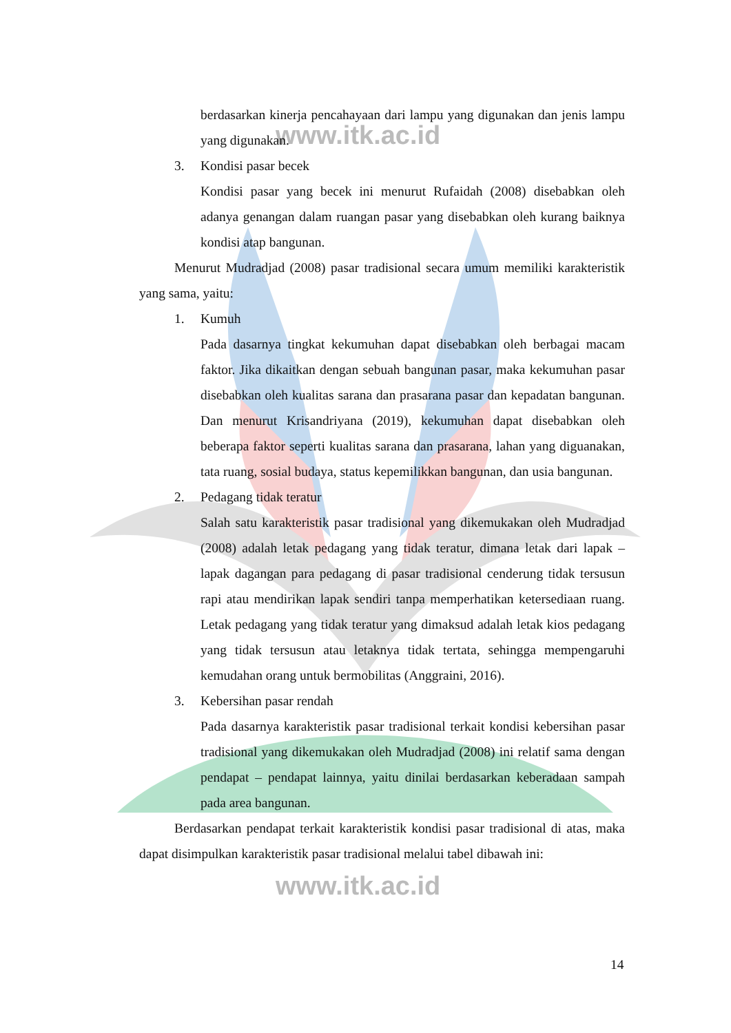www.itk.ac.id
www.itk.ac.id
berdasarkan kinerja pencahayaan dari lampu yang digunakan dan jenis lampu yang digunakan.
3. Kondisi pasar becek
Kondisi pasar yang becek ini menurut Rufaidah (2008) disebabkan oleh adanya genangan dalam ruangan pasar yang disebabkan oleh kurang baiknya kondisi atap bangunan.
Menurut Mudradjad (2008) pasar tradisional secara umum memiliki karakteristik yang sama, yaitu:
1. Kumuh
Pada dasarnya tingkat kekumuhan dapat disebabkan oleh berbagai macam faktor. Jika dikaitkan dengan sebuah bangunan pasar, maka kekumuhan pasar disebabkan oleh kualitas sarana dan prasarana pasar dan kepadatan bangunan. Dan menurut Krisandriyana (2019), kekumuhan dapat disebabkan oleh beberapa faktor seperti kualitas sarana dan prasarana, lahan yang diguanakan, tata ruang, sosial budaya, status kepemilikkan bangunan, dan usia bangunan.
2. Pedagang tidak teratur
Salah satu karakteristik pasar tradisional yang dikemukakan oleh Mudradjad (2008) adalah letak pedagang yang tidak teratur, dimana letak dari lapak – lapak dagangan para pedagang di pasar tradisional cenderung tidak tersusun rapi atau mendirikan lapak sendiri tanpa memperhatikan ketersediaan ruang. Letak pedagang yang tidak teratur yang dimaksud adalah letak kios pedagang yang tidak tersusun atau letaknya tidak tertata, sehingga mempengaruhi kemudahan orang untuk bermobilitas (Anggraini, 2016).
3. Kebersihan pasar rendah
Pada dasarnya karakteristik pasar tradisional terkait kondisi kebersihan pasar tradisional yang dikemukakan oleh Mudradjad (2008) ini relatif sama dengan pendapat – pendapat lainnya, yaitu dinilai berdasarkan keberadaan sampah pada area bangunan.
Berdasarkan pendapat terkait karakteristik kondisi pasar tradisional di atas, maka dapat disimpulkan karakteristik pasar tradisional melalui tabel dibawah ini:
14